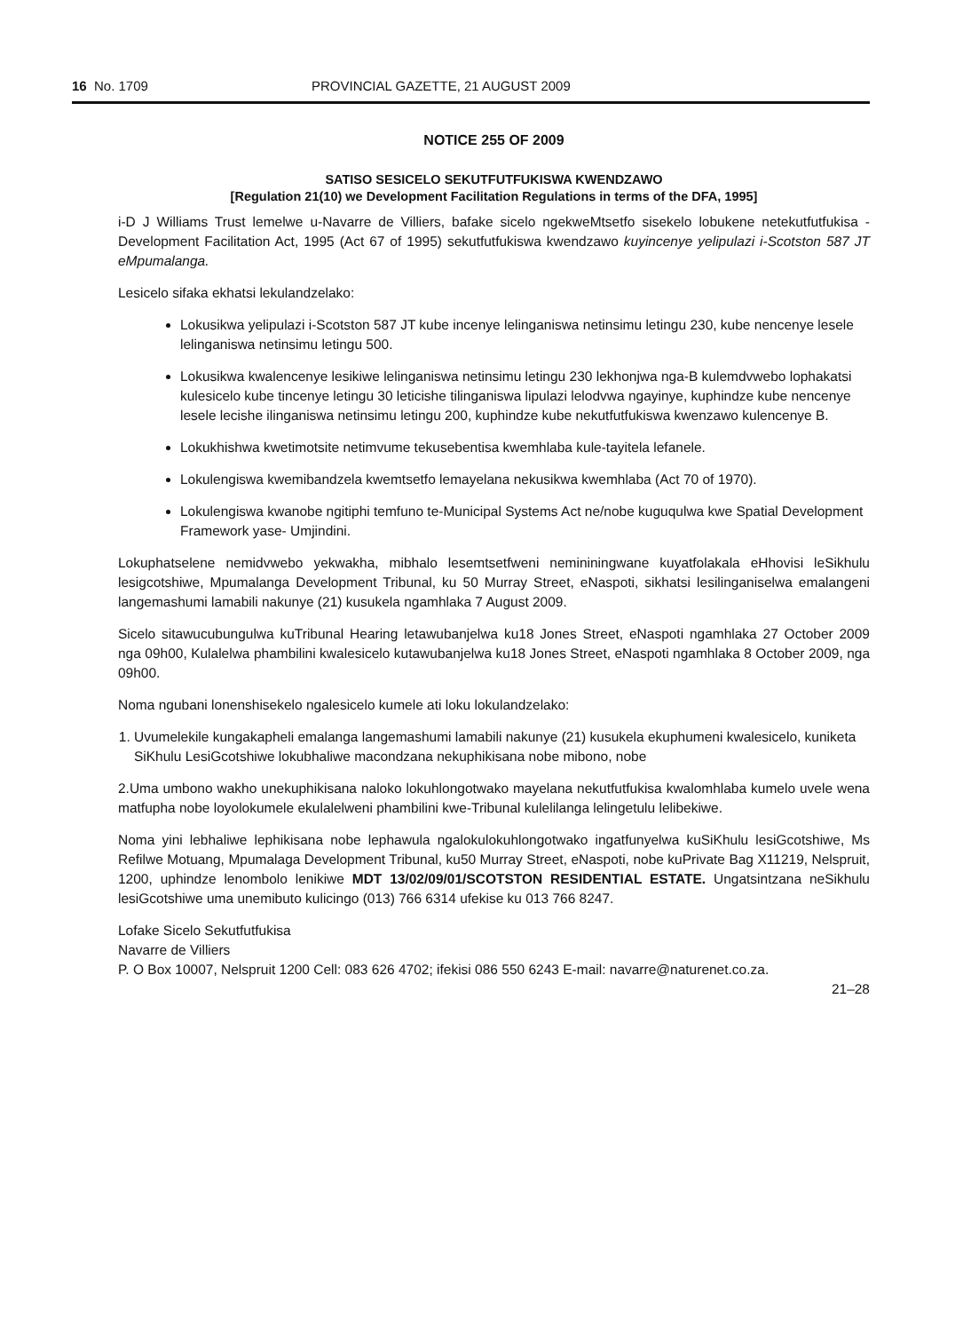16 No. 1709 PROVINCIAL GAZETTE, 21 AUGUST 2009
NOTICE 255 OF 2009
SATISO SESICELO SEKUTFUTFUKISWA KWENDZAWO
[Regulation 21(10) we Development Facilitation Regulations in terms of the DFA, 1995]
i-D J Williams Trust lemelwe u-Navarre de Villiers, bafake sicelo ngekweMtsetfo sisekelo lobukene netekutfutfukisa -Development Facilitation Act, 1995 (Act 67 of 1995) sekutfutfukiswa kwendzawo kuyincenye yelipulazi i-Scotston 587 JT eMpumalanga.
Lesicelo sifaka ekhatsi lekulandzelako:
Lokusikwa yelipulazi i-Scotston 587 JT kube incenye lelinganiswa netinsimu letingu 230, kube nencenye lesele lelinganiswa netinsimu letingu 500.
Lokusikwa kwalencenye lesikiwe lelinganiswa netinsimu letingu 230 lekhonjwa nga-B kulemdvwebo lophakatsi kulesicelo kube tincenye letingu 30 leticishe tilinganiswa lipulazi lelodvwa ngayinye, kuphindze kube nencenye lesele lecishe ilinganiswa netinsimu letingu 200, kuphindze kube nekutfutfukiswa kwenzawo kulencenye B.
Lokukhishwa kwetimotsite netimvume tekusebentisa kwemhlaba kule-tayitela lefanele.
Lokulengiswa kwemibandzela kwemtsetfo lemayelana nekusikwa kwemhlaba (Act 70 of 1970).
Lokulengiswa kwanobe ngitiphi temfuno te-Municipal Systems Act ne/nobe kuguqulwa kwe Spatial Development Framework yase- Umjindini.
Lokuphatselene nemidvwebo yekwakha, mibhalo lesemtsetfweni nemininingwane kuyatfolakala eHhovisi leSikhulu lesigcotshiwe, Mpumalanga Development Tribunal, ku 50 Murray Street, eNaspoti, sikhatsi lesilinganiselwa emalangeni langemashumi lamabili nakunye (21) kusukela ngamhlaka 7 August 2009.
Sicelo sitawucubungulwa kuTribunal Hearing letawubanjelwa ku18 Jones Street, eNaspoti ngamhlaka 27 October 2009 nga 09h00, Kulalelwa phambilini kwalesicelo kutawubanjelwa ku18 Jones Street, eNaspoti ngamhlaka 8 October 2009, nga 09h00.
Noma ngubani lonenshisekelo ngalesicelo kumele ati loku lokulandzelako:
1. Uvumelekile kungakapheli emalanga langemashumi lamabili nakunye (21) kusukela ekuphumeni kwalesicelo, kuniketa SiKhulu LesiGcotshiwe lokubhaliwe macondzana nekuphikisana nobe mibono, nobe
2.Uma umbono wakho unekuphikisana naloko lokuhlongotwako mayelana nekutfutfukisa kwalomhlaba kumelo uvele wena matfupha nobe loyolokumele ekulalelweni phambilini kwe-Tribunal kulelilanga lelingetulu lelibekiwe.
Noma yini lebhaliwe lephikisana nobe lephawula ngalokulokuhlongotwako ingatfunyelwa kuSiKhulu lesiGcotshiwe, Ms Refilwe Motuang, Mpumalaga Development Tribunal, ku50 Murray Street, eNaspoti, nobe kuPrivate Bag X11219, Nelspruit, 1200, uphindze lenombolo lenikiwe MDT 13/02/09/01/SCOTSTON RESIDENTIAL ESTATE. Ungatsintzana neSikhulu lesiGcotshiwe uma unemibuto kulicingo (013) 766 6314 ufekise ku 013 766 8247.
Lofake Sicelo Sekutfutfukisa
Navarre de Villiers
P. O Box 10007, Nelspruit 1200 Cell: 083 626 4702; ifekisi 086 550 6243 E-mail: navarre@naturenet.co.za.
21–28